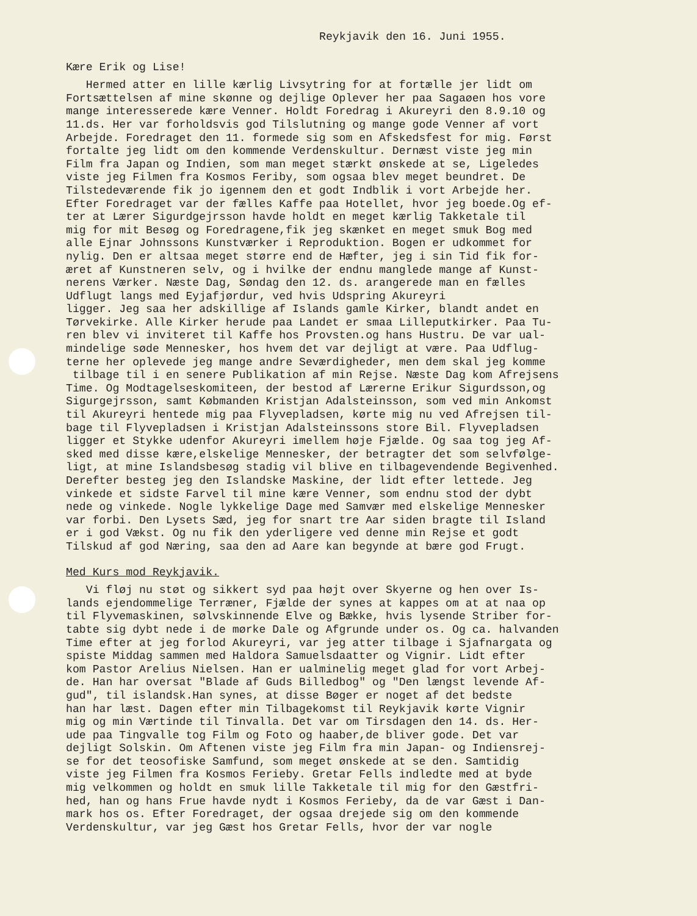Reykjavik den 16. Juni 1955.
Kære Erik og Lise!
Hermed atter en lille kærlig Livsytring for at fortælle jer lidt om Fortsættelsen af mine skønne og dejlige Oplever her paa Sagaøen hos vore mange interesserede kære Venner. Holdt Foredrag i Akureyri den 8.9.10 og 11.ds. Her var forholdsvis god Tilslutning og mange gode Venner af vort Arbejde. Foredraget den 11. formede sig som en Afskedsfest for mig. Først fortalte jeg lidt om den kommende Verdenskultur. Dernæst viste jeg min Film fra Japan og Indien, som man meget stærkt ønskede at se, Ligeledes viste jeg Filmen fra Kosmos Feriby, som ogsaa blev meget beundret. De Tilstedeværende fik jo igennem den et godt Indblik i vort Arbejde her. Efter Foredraget var der fælles Kaffe paa Hotellet, hvor jeg boede.Og ef- ter at Lærer Sigurdgejrsson havde holdt en meget kærlig Takketale til mig for mit Besøg og Foredragene,fik jeg skænket en meget smuk Bog med alle Ejnar Johnssons Kunstværker i Reproduktion. Bogen er udkommet for nylig. Den er altsaa meget større end de Hæfter, jeg i sin Tid fik for- æret af Kunstneren selv, og i hvilke der endnu manglede mange af Kunst- nerens Værker. Næste Dag, Søndag den 12. ds. arangerede man en fælles Udflugt langs med Eyjafjørdur, ved hvis Udspring Akureyri ligger. Jeg saa her adskillige af Islands gamle Kirker, blandt andet en Tørvekirke. Alle Kirker herude paa Landet er smaa Lilleputkirker. Paa Tu- ren blev vi inviteret til Kaffe hos Provsten.og hans Hustru. De var ual- mindelige søde Mennesker, hos hvem det var dejligt at være. Paa Udflug- terne her oplevede jeg mange andre Seværdigheder, men dem skal jeg komme tilbage til i en senere Publikation af min Rejse. Næste Dag kom Afrejsens Time. Og Modtagelseskomiteen, der bestod af Lærerne Erikur Sigurdsson,og Sigurgejrsson, samt Købmanden Kristjan Adalsteinsson, som ved min Ankomst til Akureyri hentede mig paa Flyvepladsen, kørte mig nu ved Afrejsen til- bage til Flyvepladsen i Kristjan Adalsteinssons store Bil. Flyvepladsen ligger et Stykke udenfor Akureyri imellem høje Fjælde. Og saa tog jeg Af- sked med disse kære,elskelige Mennesker, der betragter det som selvfølge- ligt, at mine Islandsbesøg stadig vil blive en tilbagevendende Begivenhed. Derefter besteg jeg den Islandske Maskine, der lidt efter lettede. Jeg vinkede et sidste Farvel til mine kære Venner, som endnu stod der dybt nede og vinkede. Nogle lykkelige Dage med Samvær med elskelige Mennesker var forbi. Den Lysets Sæd, jeg for snart tre Aar siden bragte til Island er i god Vækst. Og nu fik den yderligere ved denne min Rejse et godt Tilskud af god Næring, saa den ad Aare kan begynde at bære god Frugt.
Med Kurs mod Reykjavik.
Vi fløj nu støt og sikkert syd paa højt over Skyerne og hen over Is- lands ejendommelige Terræner, Fjælde der synes at kappes om at at naa op til Flyvemaskinen, sølvskinnende Elve og Bække, hvis lysende Striber for- tabte sig dybt nede i de mørke Dale og Afgrunde under os. Og ca. halvanden Time efter at jeg forlod Akureyri, var jeg atter tilbage i Sjafnargata og spiste Middag sammen med Haldora Samuelsdaatter og Vignir. Lidt efter kom Pastor Arelius Nielsen. Han er ualminelig meget glad for vort Arbej- de. Han har oversat "Blade af Guds Billedbog" og "Den længst levende Af- gud", til islandsk.Han synes, at disse Bøger er noget af det bedste han har læst. Dagen efter min Tilbagekomst til Reykjavik kørte Vignir mig og min Værtinde til Tinvalla. Det var om Tirsdagen den 14. ds. Her- ude paa Tingvalle tog Film og Foto og haaber,de bliver gode. Det var dejligt Solskin. Om Aftenen viste jeg Film fra min Japan- og Indiensrej- se for det teosofiske Samfund, som meget ønskede at se den. Samtidig viste jeg Filmen fra Kosmos Ferieby. Gretar Fells indledte med at byde mig velkommen og holdt en smuk lille Takketale til mig for den Gæstfri- hed, han og hans Frue havde nydt i Kosmos Ferieby, da de var Gæst i Dan- mark hos os. Efter Foredraget, der ogsaa drejede sig om den kommende Verdenskultur, var jeg Gæst hos Gretar Fells, hvor der var nogle